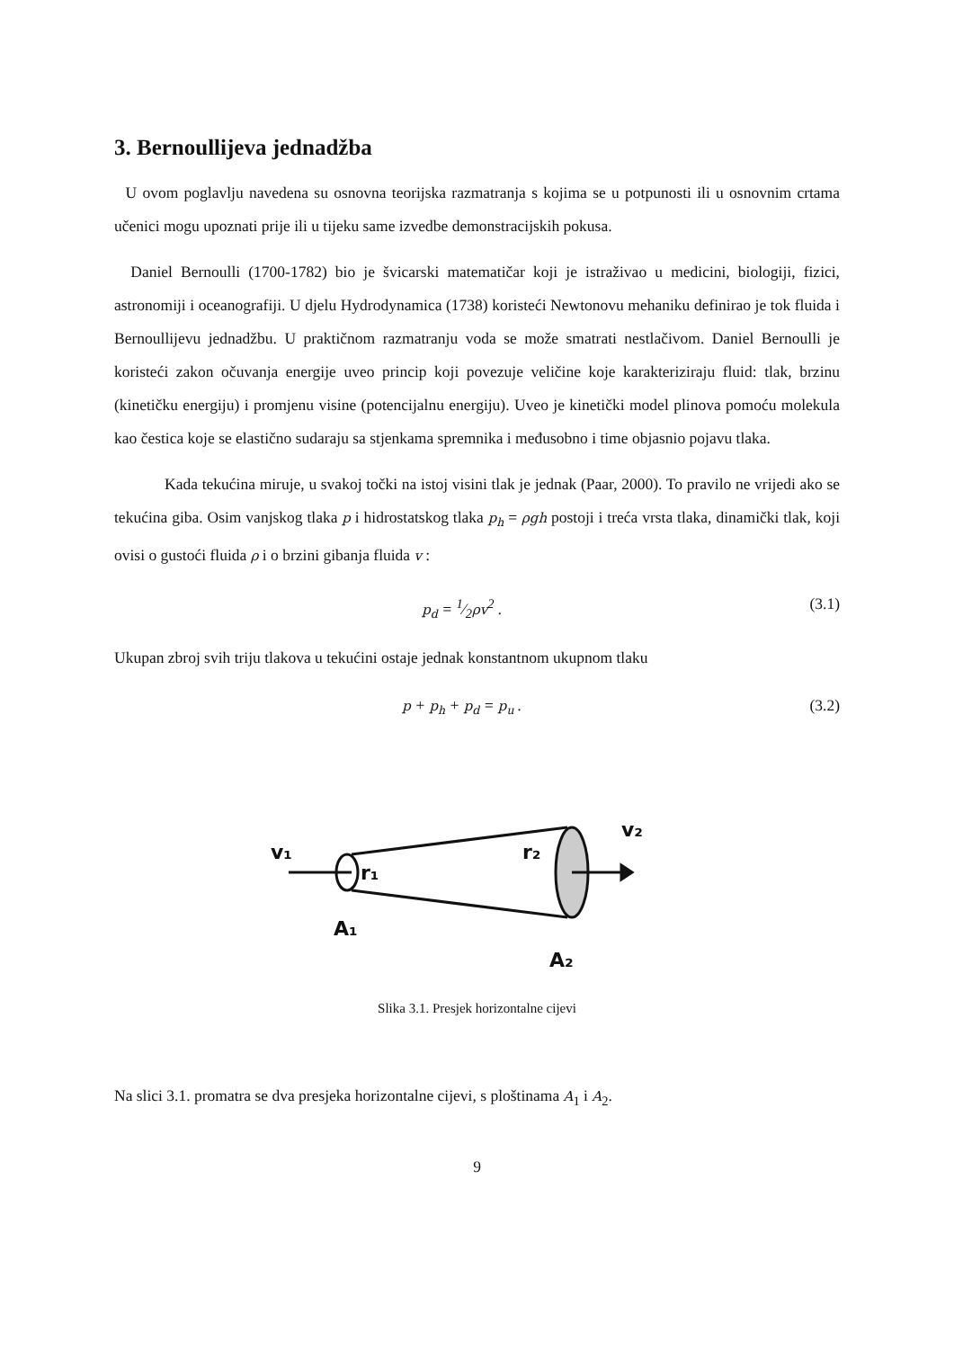3. Bernoullijeva jednadžba
U ovom poglavlju navedena su osnovna teorijska razmatranja s kojima se u potpunosti ili u osnovnim crtama učenici mogu upoznati prije ili u tijeku same izvedbe demonstracijskih pokusa.
Daniel Bernoulli (1700-1782) bio je švicarski matematičar koji je istraživao u medicini, biologiji, fizici, astronomiji i oceanografiji. U djelu Hydrodynamica (1738) koristeći Newtonovu mehaniku definirao je tok fluida i Bernoullijevu jednadžbu. U praktičnom razmatranju voda se može smatrati nestlačivom. Daniel Bernoulli je koristeći zakon očuvanja energije uveo princip koji povezuje veličine koje karakteriziraju fluid: tlak, brzinu (kinetičku energiju) i promjenu visine (potencijalnu energiju). Uveo je kinetički model plinova pomoću molekula kao čestica koje se elastično sudaraju sa stjenkama spremnika i međusobno i time objasnio pojavu tlaka.
Kada tekućina miruje, u svakoj točki na istoj visini tlak je jednak (Paar, 2000). To pravilo ne vrijedi ako se tekućina giba. Osim vanjskog tlaka p i hidrostatskog tlaka p<sub>h</sub> = ρgh postoji i treća vrsta tlaka, dinamički tlak, koji ovisi o gustoći fluida ρ i o brzini gibanja fluida v :
p<sub>d</sub> = 1⁄2ρv<sup>2</sup> . (3.1)
Ukupan zbroj svih triju tlakova u tekućini ostaje jednak konstantnom ukupnom tlaku
p + p<sub>h</sub> + p<sub>d</sub> = p<sub>u</sub> . (3.2)
v₁
r₁
A₁
r₂
v₂
A₂
Slika 3.1. Presjek horizontalne cijevi
Na slici 3.1. promatra se dva presjeka horizontalne cijevi, s ploštinama A<sub>1</sub> i A<sub>2</sub>.
9